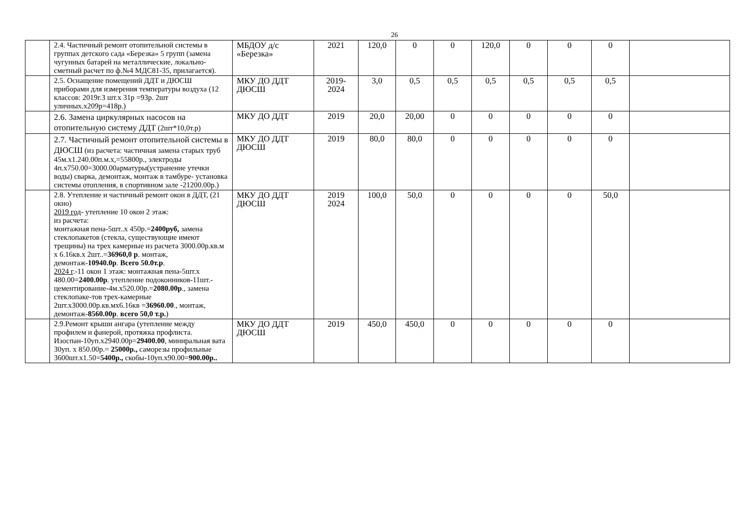26
| | 2.4. Частичный ремонт отопительной системы в группах детского сада «Березка» 5 групп (замена чугунных батарей на металлические, локально-сметный расчет по ф.№4 МДС81-35, прилагается). | МБДОУ д/с «Березка» | 2021 | 120,0 | 0 | 0 | 120,0 | 0 | 0 | 0 | |
| | 2.5. Оснащение помещений ДДТ и ДЮСШ приборами для измерения температуры воздуха (12 классов: 2019г.3 шт.х 31р =93р. 2шт уличных.х209р=418р.) | МКУ ДО ДДТ ДЮСШ | 2019-2024 | 3,0 | 0,5 | 0,5 | 0,5 | 0,5 | 0,5 | 0,5 | |
| | 2.6. Замена циркулярных насосов на отопительную систему ДДТ (2шт*10,0т.р) | МКУ ДО ДДТ | 2019 | 20,0 | 20,00 | 0 | 0 | 0 | 0 | 0 | |
| | 2.7. Частичный ремонт отопительной системы в ДЮСШ (из расчета: частичная замена старых труб 45м.х1.240.00п.м.х,=55800р., электроды 4п.х750.00=3000.00арматуры(устранение утечки воды) сварка, демонтаж, монтаж в тамбуре- установка системы отопления, в спортивном зале -21200.00р.) | МКУ ДО ДДТ ДЮСШ | 2019 | 80,0 | 80,0 | 0 | 0 | 0 | 0 | 0 | |
| | 2.8. Утепление и частичный ремонт окон в ДДТ, (21 окно) 2019 год - утепление 10 окон 2 этаж: из расчета: монтажная пена-5шт..х 450р.= 2400руб, замена стеклопакетов (стекла, существующие имеют трещины) на трех камерные из расчета 3000.00р.кв.м х 6.16кв.х 2шт..= 36960,0 р . монтаж, демонтаж- 10940.0р . Всего 50.0т.р . 2024 г .-11 окон 1 этаж: монтажная пена-5шт.х 480.00= 2400.00р . утепление подоконников-11шт.-цементирование-4м.х520.00р.= 2080.00р ., замена стеклопаке-тов трех-камерные 2шт.х3000.00р.кв.мх6.16кв = 36960.00 ., монтаж, демонтаж- 8560.00р . всего 50,0 т.р. ) | МКУ ДО ДДТ ДЮСШ | 2019 2024 | 100,0 | 50,0 | 0 | 0 | 0 | 0 | 50,0 | |
| | 2.9.Ремонт крыши ангара (утепление между профилем и фанерой, протяжка профлиста. Изоспан-10уп.х2940.00р= 29400.00 , миниральная вата 30уп. х 850.00р.= 25000р., саморезы профильные 3600шт.х1.50= 5400р., скобы-10уп.х90.00= 900.00р.. | МКУ ДО ДДТ ДЮСШ | 2019 | 450,0 | 450,0 | 0 | 0 | 0 | 0 | 0 | |